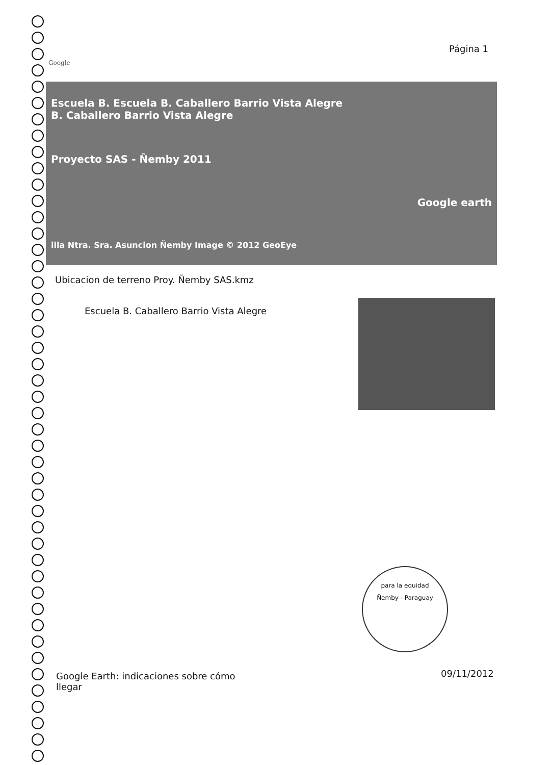Página 1
Google
Escuela B. Escuela B. Caballero Barrio Vista Alegre
B. Caballero Barrio Vista Alegre
Proyecto SAS - Ñemby 2011
Google earth
illa Ntra. Sra. Asuncion Ñemby Image © 2012 GeoEye
Ubicacion de terreno Proy. Ñemby SAS.kmz
Escuela B. Caballero Barrio Vista Alegre
para la equidad
Ñemby - Paraguay
Google Earth: indicaciones sobre cómo
llegar
09/11/2012